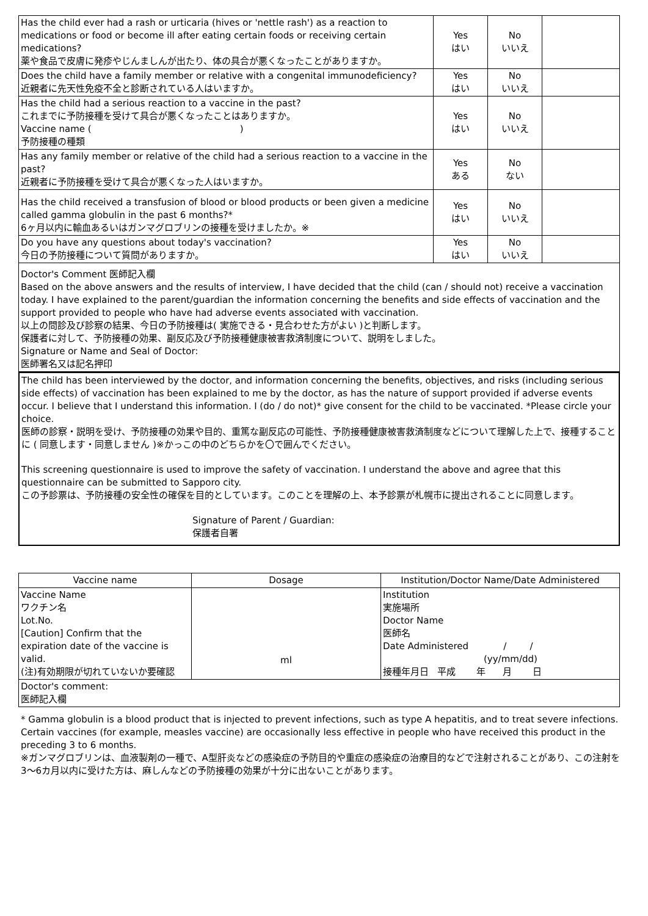| Has the child ever had a rash or urticaria (hives or 'nettle rash') as a reaction to medications or food or become ill after eating certain foods or receiving certain medications? 薬や食品で皮膚に発疹やじんましんが出たり、体の具合が悪くなったことがありますか。 | Yes はい | No いいえ | |
| Does the child have a family member or relative with a congenital immunodeficiency? 近親者に先天性免疫不全と診断されている人はいますか。 | Yes はい | No いいえ | |
| Has the child had a serious reaction to a vaccine in the past? これまでに予防接種を受けて具合が悪くなったことはありますか。 Vaccine name ( ) 予防接種の種類 | Yes はい | No いいえ | |
| Has any family member or relative of the child had a serious reaction to a vaccine in the past? 近親者に予防接種を受けて具合が悪くなった人はいますか。 | Yes ある | No ない | |
| Has the child received a transfusion of blood or blood products or been given a medicine called gamma globulin in the past 6 months?* 6ヶ月以内に輸血あるいはガンマグロブリンの接種を受けましたか。※ | Yes はい | No いいえ | |
| Do you have any questions about today's vaccination? 今日の予防接種について質問がありますか。 | Yes はい | No いいえ | |
| Doctor's Comment 医師記入欄 Based on the above answers and the results of interview, I have decided that the child (can / should not) receive a vaccination today. I have explained to the parent/guardian the information concerning the benefits and side effects of vaccination and the support provided to people who have had adverse events associated with vaccination. 以上の問診及び診察の結果、今日の予防接種は( 実施できる・見合わせた方がよい )と判断します。 保護者に対して、予防接種の効果、副反応及び予防接種健康被害救済制度について、説明をしました。 Signature or Name and Seal of Doctor: 医師署名又は記名押印 | | | |
The child has been interviewed by the doctor, and information concerning the benefits, objectives, and risks (including serious side effects) of vaccination has been explained to me by the doctor, as has the nature of support provided if adverse events occur. I believe that I understand this information. I (do / do not)* give consent for the child to be vaccinated. *Please circle your choice.
医師の診察・説明を受け、予防接種の効果や目的、重篤な副反応の可能性、予防接種健康被害救済制度などについて理解した上で、接種することに ( 同意します・同意しません )※かっこの中のどちらかを〇で囲んでください。
This screening questionnaire is used to improve the safety of vaccination. I understand the above and agree that this questionnaire can be submitted to Sapporo city.
この予診票は、予防接種の安全性の確保を目的としています。このことを理解の上、本予診票が札幌市に提出されることに同意します。
Signature of Parent / Guardian:
保護者自署
| Vaccine name | Dosage | Institution/Doctor Name/Date Administered |
| --- | --- | --- |
| Vaccine Name ワクチン名 Lot.No. [Caution] Confirm that the expiration date of the vaccine is valid. (注)有効期限が切れていないか要確認 | ml | Institution 実施場所 Doctor Name 医師名 Date Administered / / (yy/mm/dd) 接種年月日 平成 年 月 日 |
| Doctor's comment: 医師記入欄 | | |
* Gamma globulin is a blood product that is injected to prevent infections, such as type A hepatitis, and to treat severe infections. Certain vaccines (for example, measles vaccine) are occasionally less effective in people who have received this product in the preceding 3 to 6 months.
※ガンマグロブリンは、血液製剤の一種で、A型肝炎などの感染症の予防目的や重症の感染症の治療目的などで注射されることがあり、この注射を3～6カ月以内に受けた方は、麻しんなどの予防接種の効果が十分に出ないことがあります。